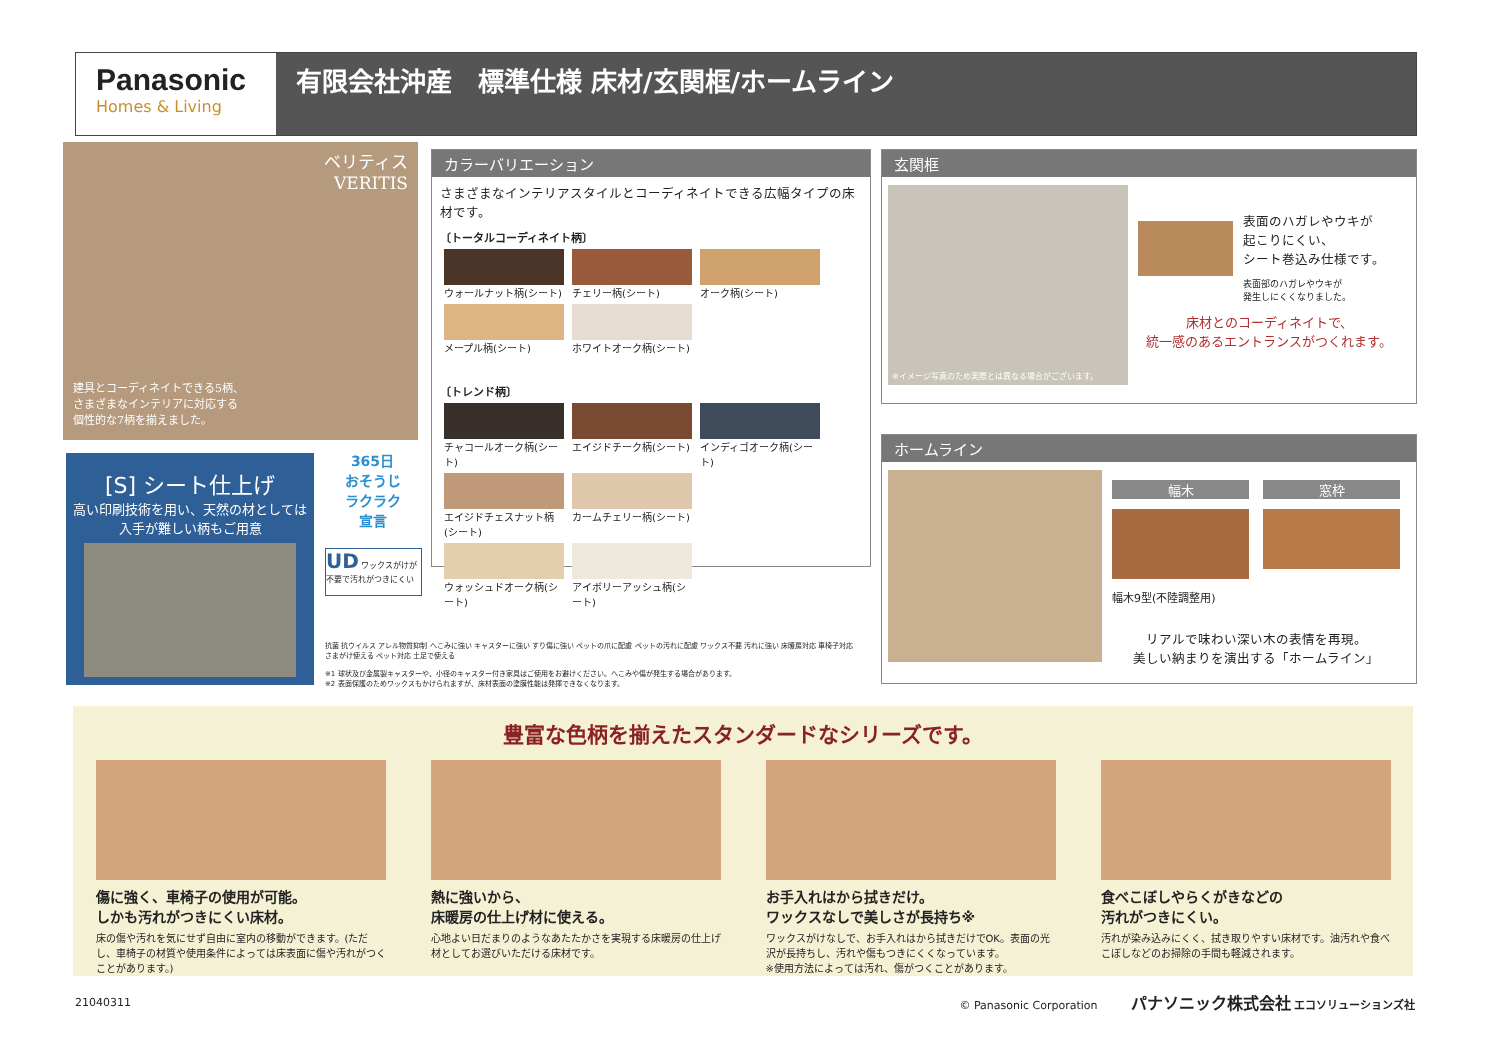Panasonic
Homes & Living
有限会社沖産　標準仕様 床材/玄関框/ホームライン
ベリティス
VERITIS
建具とコーディネイトできる5柄、
さまざまなインテリアに対応する
個性的な7柄を揃えました。
[S] シート仕上げ
高い印刷技術を用い、天然の材としては
入手が難しい柄もご用意
365日
おそうじ
ラクラク
宣言
UD ワックスがけが不要で汚れがつきにくい
抗菌 抗ウイルス アレル物質抑制 へこみに強い キャスターに強い すり傷に強い ペットの爪に配慮 ペットの汚れに配慮 ワックス不要 汚れに強い 床暖房対応 車椅子対応 さまがけ使える ペット対応 土足で使える
※1 球状及び金属製キャスターや、小径のキャスター付き家具はご使用をお避けください。へこみや傷が発生する場合があります。
※2 表面保護のためワックスもかけられますが、床材表面の塗膜性能は発揮できなくなります。
カラーバリエーション
さまざまなインテリアスタイルとコーディネイトできる広幅タイプの床材です。
〔トータルコーディネイト柄〕
ウォールナット柄(シート)
チェリー柄(シート) オーク柄(シート)
メープル柄(シート)
ホワイトオーク柄(シート)
〔トレンド柄〕
チャコールオーク柄(シート)
エイジドチーク柄(シート)
インディゴオーク柄(シート)
エイジドチェスナット柄(シート)
カームチェリー柄(シート)
ウォッシュドオーク柄(シート)
アイボリーアッシュ柄(シート)
玄関框
※イメージ写真のため実際とは異なる場合がございます。
表面のハガレやウキが
起こりにくい、
シート巻込み仕様です。
表面部のハガレやウキが
発生しにくくなりました。
床材とのコーディネイトで、
統一感のあるエントランスがつくれます。
ホームライン
幅木
幅木9型(不陸調整用)
窓枠
リアルで味わい深い木の表情を再現。
美しい納まりを演出する「ホームライン」
豊富な色柄を揃えたスタンダードなシリーズです。
傷に強く、車椅子の使用が可能。
しかも汚れがつきにくい床材。
床の傷や汚れを気にせず自由に室内の移動ができます。(ただし、車椅子の材質や使用条件によっては床表面に傷や汚れがつくことがあります。)
熱に強いから、
床暖房の仕上げ材に使える。
心地よい日だまりのようなあたたかさを実現する床暖房の仕上げ材としてお選びいただける床材です。
お手入れはから拭きだけ。
ワックスなしで美しさが長持ち※
ワックスがけなしで、お手入れはから拭きだけでOK。表面の光沢が長持ちし、汚れや傷もつきにくくなっています。
※使用方法によっては汚れ、傷がつくことがあります。
食べこぼしやらくがきなどの
汚れがつきにくい。
汚れが染み込みにくく、拭き取りやすい床材です。油汚れや食べこぼしなどのお掃除の手間も軽減されます。
21040311 © Panasonic Corporation　　　パナソニック株式会社 エコソリューションズ社